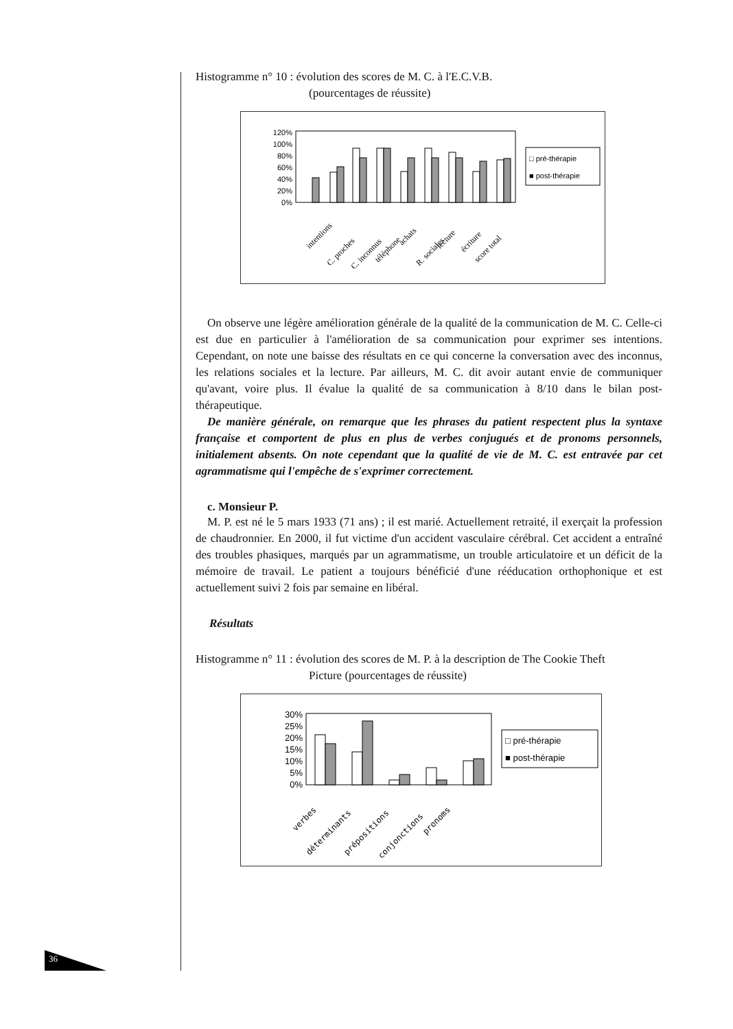Histogramme n° 10 : évolution des scores de M. C. à l'E.C.V.B.
(pourcentages de réussite)
120%
100%
80%
60%
40%
20%
0%
□ pré-thérapie
■ post-thérapie
intentions
C. proches
C. inconnus
téléphone
achats
R. sociales
lecture
écriture
score total
On observe une légère amélioration générale de la qualité de la communication de M. C. Celle-ci est due en particulier à l'amélioration de sa communication pour exprimer ses intentions. Cependant, on note une baisse des résultats en ce qui concerne la conversation avec des inconnus, les relations sociales et la lecture. Par ailleurs, M. C. dit avoir autant envie de communiquer qu'avant, voire plus. Il évalue la qualité de sa communication à 8/10 dans le bilan post-thérapeutique.
De manière générale, on remarque que les phrases du patient respectent plus la syntaxe française et comportent de plus en plus de verbes conjugués et de pronoms personnels, initialement absents. On note cependant que la qualité de vie de M. C. est entravée par cet agrammatisme qui l'empêche de s'exprimer correctement.
c. Monsieur P.
M. P. est né le 5 mars 1933 (71 ans) ; il est marié. Actuellement retraité, il exerçait la profession de chaudronnier. En 2000, il fut victime d'un accident vasculaire cérébral. Cet accident a entraîné des troubles phasiques, marqués par un agrammatisme, un trouble articulatoire et un déficit de la mémoire de travail. Le patient a toujours bénéficié d'une rééducation orthophonique et est actuellement suivi 2 fois par semaine en libéral.
Résultats
Histogramme n° 11 : évolution des scores de M. P. à la description de The Cookie Theft
Picture (pourcentages de réussite)
30%
25%
20%
15%
10%
5%
0%
□ pré-thérapie
■ post-thérapie
verbes
déterminants
prépositions
conjonctions
pronoms
36